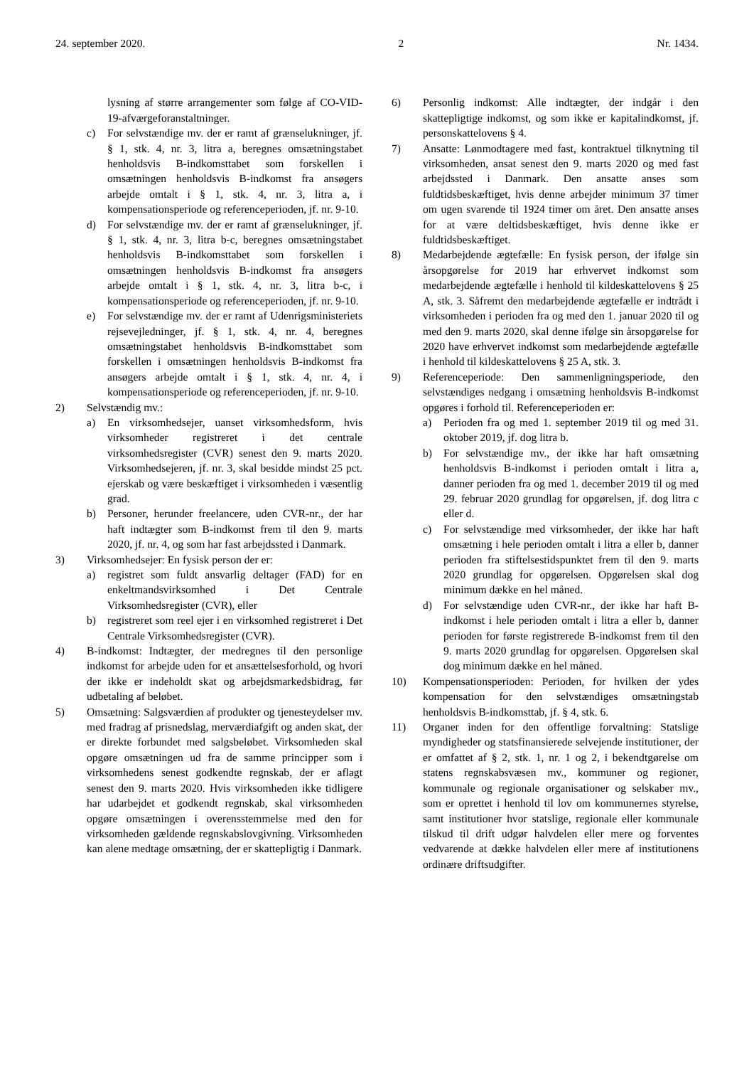24. september 2020. 2 Nr. 1434.
lysning af større arrangementer som følge af CO-VID-19-afværgeforanstaltninger.
c) For selvstændige mv. der er ramt af grænselukninger, jf. § 1, stk. 4, nr. 3, litra a, beregnes omsætningstabet henholdsvis B-indkomsttabet som forskellen i omsætningen henholdsvis B-indkomst fra ansøgers arbejde omtalt i § 1, stk. 4, nr. 3, litra a, i kompensationsperiode og referenceperioden, jf. nr. 9-10.
d) For selvstændige mv. der er ramt af grænselukninger, jf. § 1, stk. 4, nr. 3, litra b-c, beregnes omsætningstabet henholdsvis B-indkomsttabet som forskellen i omsætningen henholdsvis B-indkomst fra ansøgers arbejde omtalt i § 1, stk. 4, nr. 3, litra b-c, i kompensationsperiode og referenceperioden, jf. nr. 9-10.
e) For selvstændige mv. der er ramt af Udenrigsministeriets rejsevejledninger, jf. § 1, stk. 4, nr. 4, beregnes omsætningstabet henholdsvis B-indkomsttabet som forskellen i omsætningen henholdsvis B-indkomst fra ansøgers arbejde omtalt i § 1, stk. 4, nr. 4, i kompensationsperiode og referenceperioden, jf. nr. 9-10.
2) Selvstændig mv.:
a) En virksomhedsejer, uanset virksomhedsform, hvis virksomheder registreret i det centrale virksomhedsregister (CVR) senest den 9. marts 2020. Virksomhedsejeren, jf. nr. 3, skal besidde mindst 25 pct. ejerskab og være beskæftiget i virksomheden i væsentlig grad.
b) Personer, herunder freelancere, uden CVR-nr., der har haft indtægter som B-indkomst frem til den 9. marts 2020, jf. nr. 4, og som har fast arbejdssted i Danmark.
3) Virksomhedsejer: En fysisk person der er:
a) registret som fuldt ansvarlig deltager (FAD) for en enkeltmandsvirksomhed i Det Centrale Virksomhedsregister (CVR), eller
b) registreret som reel ejer i en virksomhed registreret i Det Centrale Virksomhedsregister (CVR).
4) B-indkomst: Indtægter, der medregnes til den personlige indkomst for arbejde uden for et ansættelsesforhold, og hvori der ikke er indeholdt skat og arbejdsmarkedsbidrag, før udbetaling af beløbet.
5) Omsætning: Salgsværdien af produkter og tjenesteydelser mv. med fradrag af prisnedslag, merværdiafgift og anden skat, der er direkte forbundet med salgsbeløbet. Virksomheden skal opgøre omsætningen ud fra de samme principper som i virksomhedens senest godkendte regnskab, der er aflagt senest den 9. marts 2020. Hvis virksomheden ikke tidligere har udarbejdet et godkendt regnskab, skal virksomheden opgøre omsætningen i overensstemmelse med den for virksomheden gældende regnskabslovgivning. Virksomheden kan alene medtage omsætning, der er skattepligtig i Danmark.
6) Personlig indkomst: Alle indtægter, der indgår i den skattepligtige indkomst, og som ikke er kapitalindkomst, jf. personskattelovens § 4.
7) Ansatte: Lønmodtagere med fast, kontraktuel tilknytning til virksomheden, ansat senest den 9. marts 2020 og med fast arbejdssted i Danmark. Den ansatte anses som fuldtidsbeskæftiget, hvis denne arbejder minimum 37 timer om ugen svarende til 1924 timer om året. Den ansatte anses for at være deltidsbeskæftiget, hvis denne ikke er fuldtidsbeskæftiget.
8) Medarbejdende ægtefælle: En fysisk person, der ifølge sin årsopgørelse for 2019 har erhvervet indkomst som medarbejdende ægtefælle i henhold til kildeskattelovens § 25 A, stk. 3. Såfremt den medarbejdende ægtefælle er indtrådt i virksomheden i perioden fra og med den 1. januar 2020 til og med den 9. marts 2020, skal denne ifølge sin årsopgørelse for 2020 have erhvervet indkomst som medarbejdende ægtefælle i henhold til kildeskattelovens § 25 A, stk. 3.
9) Referenceperiode: Den sammenligningsperiode, den selvstændiges nedgang i omsætning henholdsvis B-indkomst opgøres i forhold til. Referenceperioden er:
a) Perioden fra og med 1. september 2019 til og med 31. oktober 2019, jf. dog litra b.
b) For selvstændige mv., der ikke har haft omsætning henholdsvis B-indkomst i perioden omtalt i litra a, danner perioden fra og med 1. december 2019 til og med 29. februar 2020 grundlag for opgørelsen, jf. dog litra c eller d.
c) For selvstændige med virksomheder, der ikke har haft omsætning i hele perioden omtalt i litra a eller b, danner perioden fra stiftelsestidspunktet frem til den 9. marts 2020 grundlag for opgørelsen. Opgørelsen skal dog minimum dække en hel måned.
d) For selvstændige uden CVR-nr., der ikke har haft B-indkomst i hele perioden omtalt i litra a eller b, danner perioden for første registrerede B-indkomst frem til den 9. marts 2020 grundlag for opgørelsen. Opgørelsen skal dog minimum dække en hel måned.
10) Kompensationsperioden: Perioden, for hvilken der ydes kompensation for den selvstændiges omsætningstab henholdsvis B-indkomsttab, jf. § 4, stk. 6.
11) Organer inden for den offentlige forvaltning: Statslige myndigheder og statsfinansierede selvejende institutioner, der er omfattet af § 2, stk. 1, nr. 1 og 2, i bekendtgørelse om statens regnskabsvæsen mv., kommuner og regioner, kommunale og regionale organisationer og selskaber mv., som er oprettet i henhold til lov om kommunernes styrelse, samt institutioner hvor statslige, regionale eller kommunale tilskud til drift udgør halvdelen eller mere og forventes vedvarende at dække halvdelen eller mere af institutionens ordinære driftsudgifter.